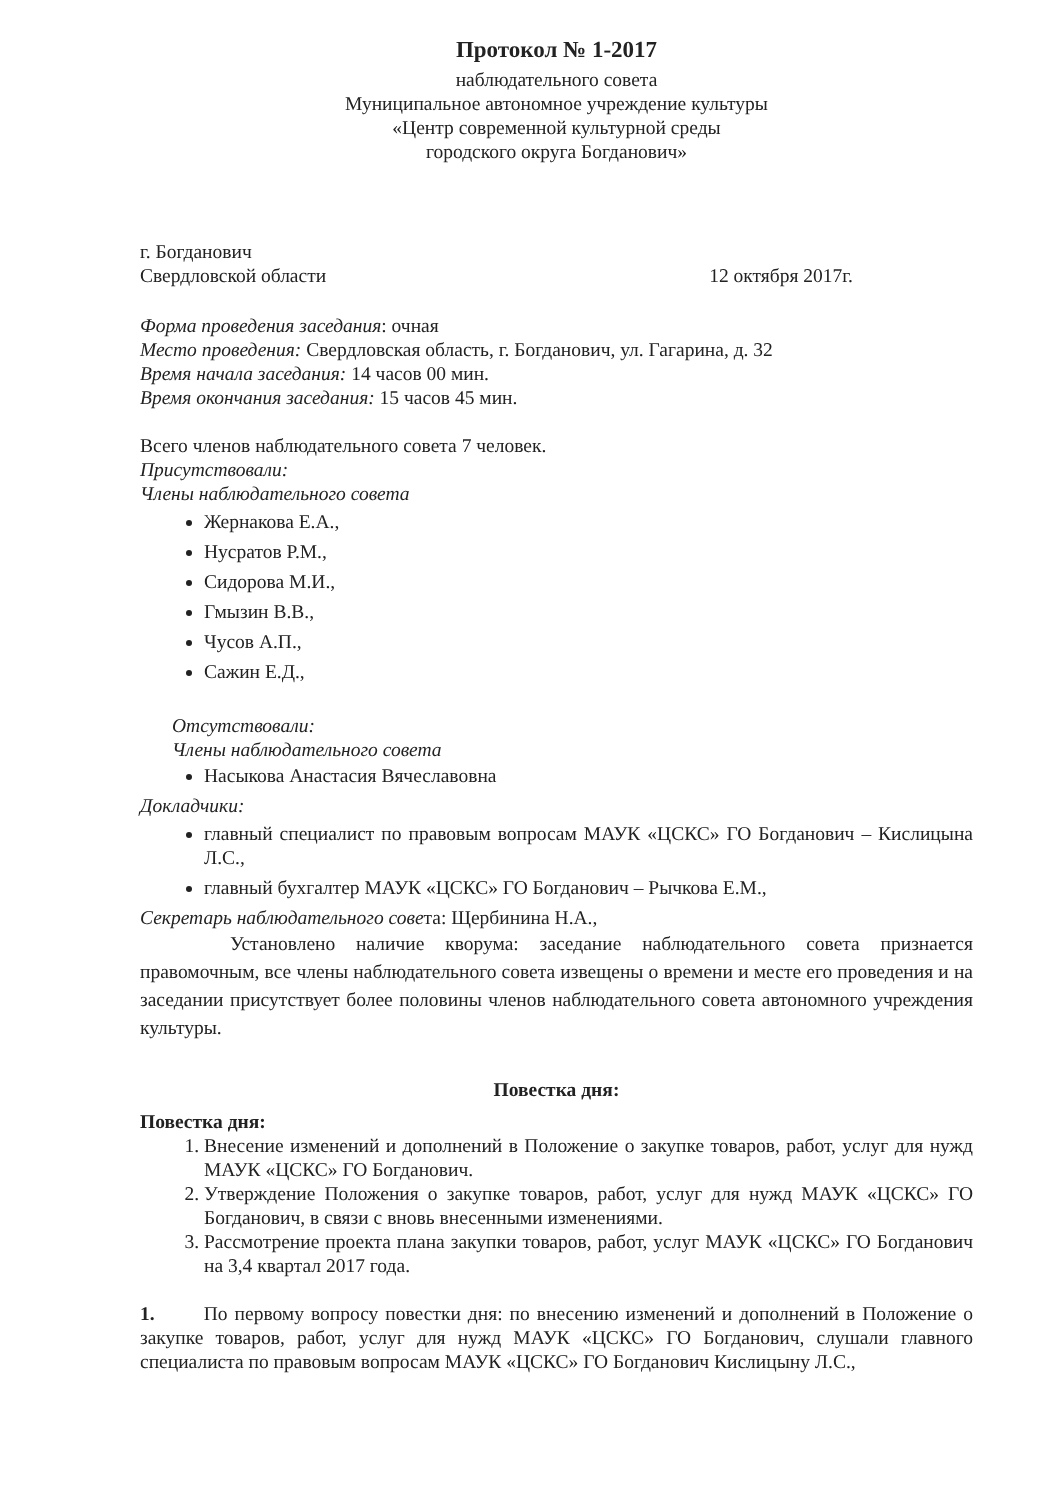Протокол № 1-2017
наблюдательного совета
Муниципальное автономное учреждение культуры
«Центр современной культурной среды
городского округа Богданович»
г. Богданович
Свердловской области 12 октября 2017г.
Форма проведения заседания: очная
Место проведения: Свердловская область, г. Богданович, ул. Гагарина, д. 32
Время начала заседания: 14 часов 00 мин.
Время окончания заседания: 15 часов 45 мин.
Всего членов наблюдательного совета 7 человек.
Присутствовали:
Члены наблюдательного совета
Жернакова Е.А.,
Нусратов Р.М.,
Сидорова М.И.,
Гмызин В.В.,
Чусов А.П.,
Сажин Е.Д.,
Отсутствовали:
Члены наблюдательного совета
Насыкова Анастасия Вячеславовна
Докладчики:
главный специалист по правовым вопросам МАУК «ЦСКС» ГО Богданович – Кислицына Л.С.,
главный бухгалтер МАУК «ЦСКС» ГО Богданович – Рычкова Е.М.,
Секретарь наблюдательного совета: Щербинина Н.А.,
Установлено наличие кворума: заседание наблюдательного совета признается правомочным, все члены наблюдательного совета извещены о времени и месте его проведения и на заседании присутствует более половины членов наблюдательного совета автономного учреждения культуры.
Повестка дня:
Повестка дня:
1. Внесение изменений и дополнений в Положение о закупке товаров, работ, услуг для нужд МАУК «ЦСКС» ГО Богданович.
2. Утверждение Положения о закупке товаров, работ, услуг для нужд МАУК «ЦСКС» ГО Богданович, в связи с вновь внесенными изменениями.
3. Рассмотрение проекта плана закупки товаров, работ, услуг МАУК «ЦСКС» ГО Богданович на 3,4 квартал 2017 года.
1. По первому вопросу повестки дня: по внесению изменений и дополнений в Положение о закупке товаров, работ, услуг для нужд МАУК «ЦСКС» ГО Богданович, слушали главного специалиста по правовым вопросам МАУК «ЦСКС» ГО Богданович Кислицыну Л.С.,